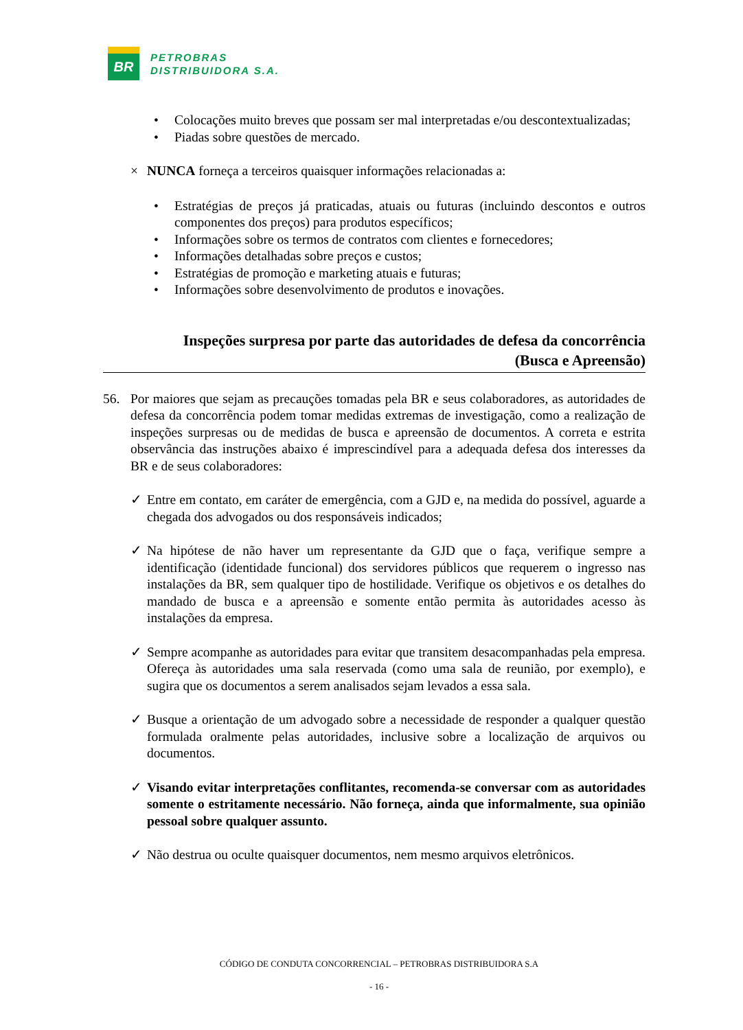BR
PETROBRAS
DISTRIBUIDORA S.A.
Colocações muito breves que possam ser mal interpretadas e/ou descontextualizadas;
Piadas sobre questões de mercado.
× NUNCA forneça a terceiros quaisquer informações relacionadas a:
Estratégias de preços já praticadas, atuais ou futuras (incluindo descontos e outros componentes dos preços) para produtos específicos;
Informações sobre os termos de contratos com clientes e fornecedores;
Informações detalhadas sobre preços e custos;
Estratégias de promoção e marketing atuais e futuras;
Informações sobre desenvolvimento de produtos e inovações.
Inspeções surpresa por parte das autoridades de defesa da concorrência
(Busca e Apreensão)
56. Por maiores que sejam as precauções tomadas pela BR e seus colaboradores, as autoridades de defesa da concorrência podem tomar medidas extremas de investigação, como a realização de inspeções surpresas ou de medidas de busca e apreensão de documentos. A correta e estrita observância das instruções abaixo é imprescindível para a adequada defesa dos interesses da BR e de seus colaboradores:
✓ Entre em contato, em caráter de emergência, com a GJD e, na medida do possível, aguarde a chegada dos advogados ou dos responsáveis indicados;
✓ Na hipótese de não haver um representante da GJD que o faça, verifique sempre a identificação (identidade funcional) dos servidores públicos que requerem o ingresso nas instalações da BR, sem qualquer tipo de hostilidade. Verifique os objetivos e os detalhes do mandado de busca e a apreensão e somente então permita às autoridades acesso às instalações da empresa.
✓ Sempre acompanhe as autoridades para evitar que transitem desacompanhadas pela empresa. Ofereça às autoridades uma sala reservada (como uma sala de reunião, por exemplo), e sugira que os documentos a serem analisados sejam levados a essa sala.
✓ Busque a orientação de um advogado sobre a necessidade de responder a qualquer questão formulada oralmente pelas autoridades, inclusive sobre a localização de arquivos ou documentos.
✓ Visando evitar interpretações conflitantes, recomenda-se conversar com as autoridades somente o estritamente necessário. Não forneça, ainda que informalmente, sua opinião pessoal sobre qualquer assunto.
✓ Não destrua ou oculte quaisquer documentos, nem mesmo arquivos eletrônicos.
CÓDIGO DE CONDUTA CONCORRENCIAL – PETROBRAS DISTRIBUIDORA S.A
- 16 -